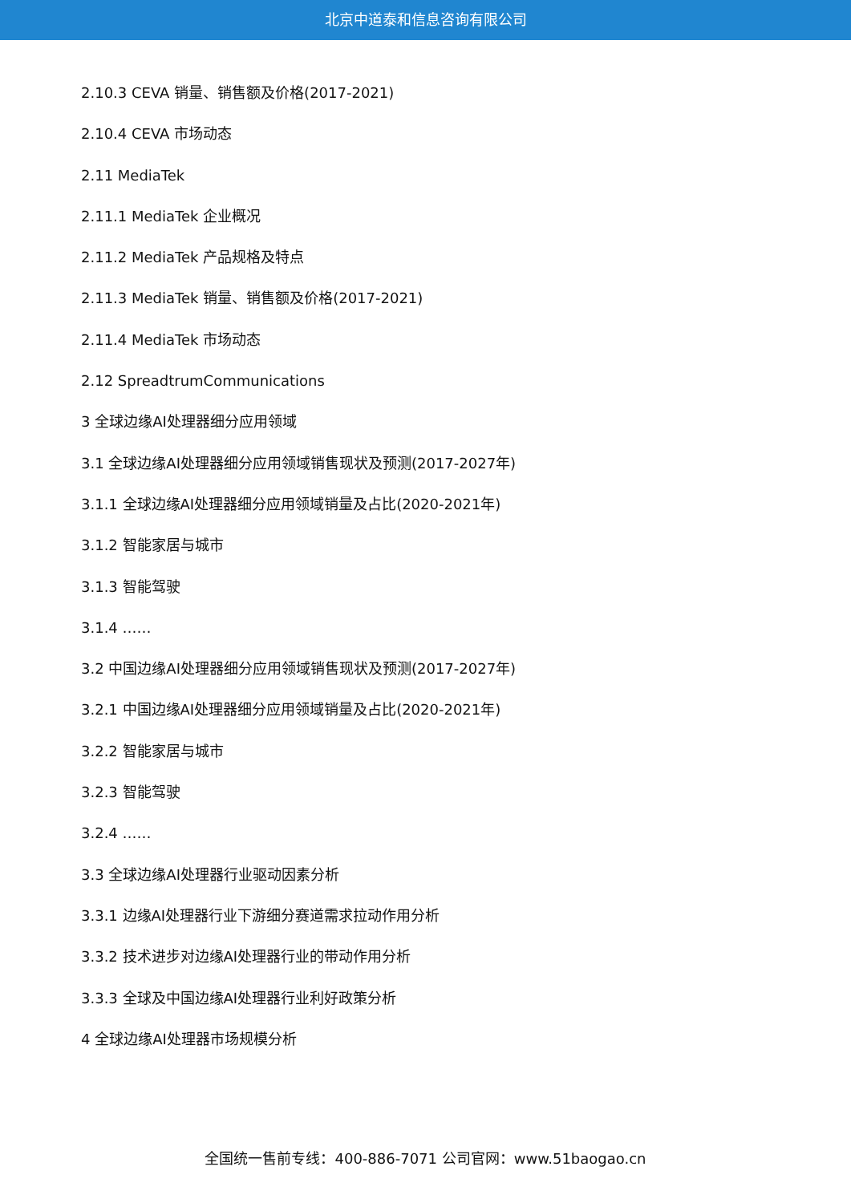北京中道泰和信息咨询有限公司
2.10.3 CEVA 销量、销售额及价格(2017-2021)
2.10.4 CEVA 市场动态
2.11 MediaTek
2.11.1 MediaTek 企业概况
2.11.2 MediaTek 产品规格及特点
2.11.3 MediaTek 销量、销售额及价格(2017-2021)
2.11.4 MediaTek 市场动态
2.12 SpreadtrumCommunications
3 全球边缘AI处理器细分应用领域
3.1 全球边缘AI处理器细分应用领域销售现状及预测(2017-2027年)
3.1.1 全球边缘AI处理器细分应用领域销量及占比(2020-2021年)
3.1.2 智能家居与城市
3.1.3 智能驾驶
3.1.4 ……
3.2 中国边缘AI处理器细分应用领域销售现状及预测(2017-2027年)
3.2.1 中国边缘AI处理器细分应用领域销量及占比(2020-2021年)
3.2.2 智能家居与城市
3.2.3 智能驾驶
3.2.4 ……
3.3 全球边缘AI处理器行业驱动因素分析
3.3.1 边缘AI处理器行业下游细分赛道需求拉动作用分析
3.3.2 技术进步对边缘AI处理器行业的带动作用分析
3.3.3 全球及中国边缘AI处理器行业利好政策分析
4 全球边缘AI处理器市场规模分析
全国统一售前专线：400-886-7071 公司官网：www.51baogao.cn